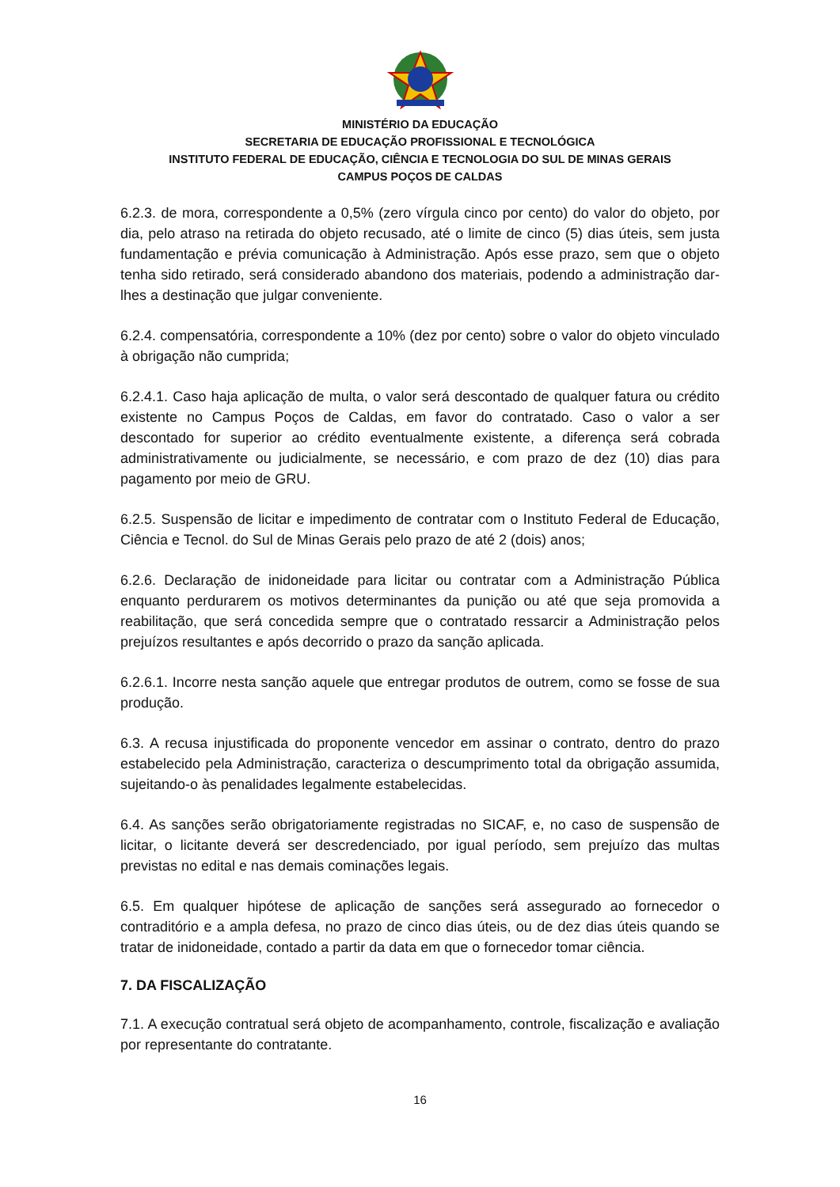MINISTÉRIO DA EDUCAÇÃO
SECRETARIA DE EDUCAÇÃO PROFISSIONAL E TECNOLÓGICA
INSTITUTO FEDERAL DE EDUCAÇÃO, CIÊNCIA E TECNOLOGIA DO SUL DE MINAS GERAIS
CAMPUS POÇOS DE CALDAS
6.2.3. de mora, correspondente a 0,5% (zero vírgula cinco por cento) do valor do objeto, por dia, pelo atraso na retirada do objeto recusado, até o limite de cinco (5) dias úteis, sem justa fundamentação e prévia comunicação à Administração. Após esse prazo, sem que o objeto tenha sido retirado, será considerado abandono dos materiais, podendo a administração dar-lhes a destinação que julgar conveniente.
6.2.4. compensatória, correspondente a 10% (dez por cento) sobre o valor do objeto vinculado à obrigação não cumprida;
6.2.4.1. Caso haja aplicação de multa, o valor será descontado de qualquer fatura ou crédito existente no Campus Poços de Caldas, em favor do contratado. Caso o valor a ser descontado for superior ao crédito eventualmente existente, a diferença será cobrada administrativamente ou judicialmente, se necessário, e com prazo de dez (10) dias para pagamento por meio de GRU.
6.2.5. Suspensão de licitar e impedimento de contratar com o Instituto Federal de Educação, Ciência e Tecnol. do Sul de Minas Gerais pelo prazo de até 2 (dois) anos;
6.2.6. Declaração de inidoneidade para licitar ou contratar com a Administração Pública enquanto perdurarem os motivos determinantes da punição ou até que seja promovida a reabilitação, que será concedida sempre que o contratado ressarcir a Administração pelos prejuízos resultantes e após decorrido o prazo da sanção aplicada.
6.2.6.1. Incorre nesta sanção aquele que entregar produtos de outrem, como se fosse de sua produção.
6.3. A recusa injustificada do proponente vencedor em assinar o contrato, dentro do prazo estabelecido pela Administração, caracteriza o descumprimento total da obrigação assumida, sujeitando-o às penalidades legalmente estabelecidas.
6.4. As sanções serão obrigatoriamente registradas no SICAF, e, no caso de suspensão de licitar, o licitante deverá ser descredenciado, por igual período, sem prejuízo das multas previstas no edital e nas demais cominações legais.
6.5. Em qualquer hipótese de aplicação de sanções será assegurado ao fornecedor o contraditório e a ampla defesa, no prazo de cinco dias úteis, ou de dez dias úteis quando se tratar de inidoneidade, contado a partir da data em que o fornecedor tomar ciência.
7. DA FISCALIZAÇÃO
7.1. A execução contratual será objeto de acompanhamento, controle, fiscalização e avaliação por representante do contratante.
16